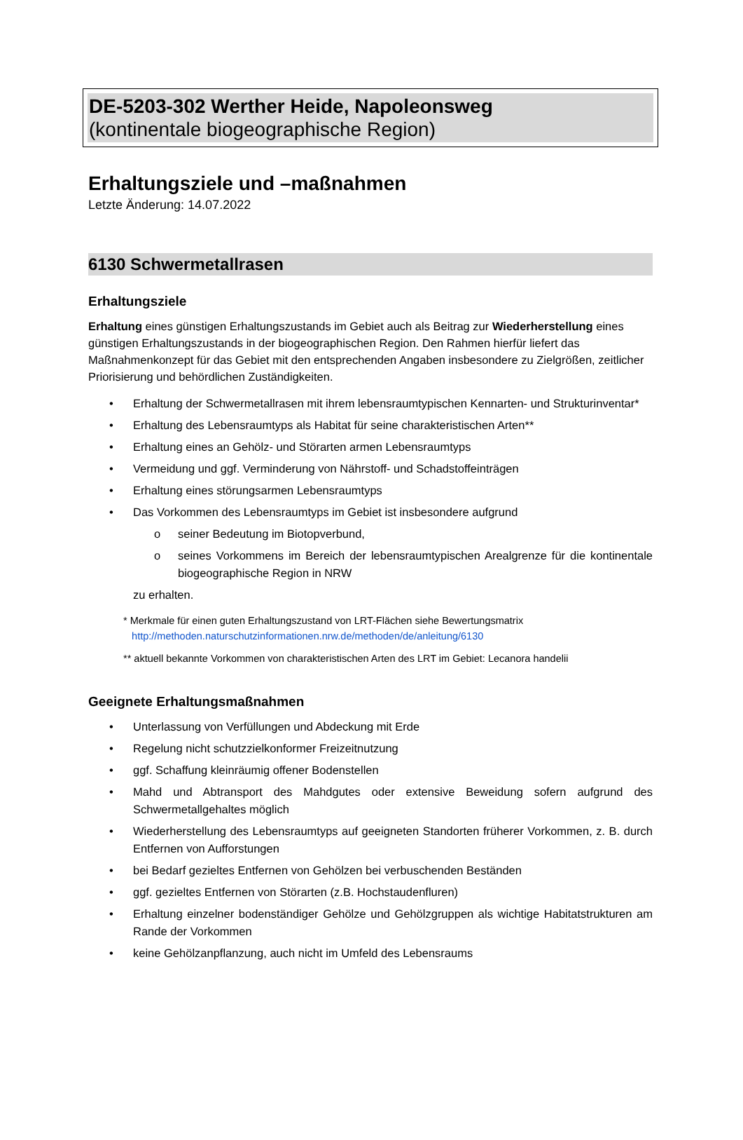DE-5203-302 Werther Heide, Napoleonsweg
(kontinentale biogeographische Region)
Erhaltungsziele und –maßnahmen
Letzte Änderung: 14.07.2022
6130 Schwermetallrasen
Erhaltungsziele
Erhaltung eines günstigen Erhaltungszustands im Gebiet auch als Beitrag zur Wiederherstellung eines günstigen Erhaltungszustands in der biogeographischen Region. Den Rahmen hierfür liefert das Maßnahmenkonzept für das Gebiet mit den entsprechenden Angaben insbesondere zu Zielgrößen, zeitlicher Priorisierung und behördlichen Zuständigkeiten.
• Erhaltung der Schwermetallrasen mit ihrem lebensraumtypischen Kennarten- und Strukturinventar*
• Erhaltung des Lebensraumtyps als Habitat für seine charakteristischen Arten**
• Erhaltung eines an Gehölz- und Störarten armen Lebensraumtyps
• Vermeidung und ggf. Verminderung von Nährstoff- und Schadstoffeinträgen
• Erhaltung eines störungsarmen Lebensraumtyps
• Das Vorkommen des Lebensraumtyps im Gebiet ist insbesondere aufgrund
o seiner Bedeutung im Biotopverbund,
o seines Vorkommens im Bereich der lebensraumtypischen Arealgrenze für die kontinentale biogeographische Region in NRW
zu erhalten.
* Merkmale für einen guten Erhaltungszustand von LRT-Flächen siehe Bewertungsmatrix
http://methoden.naturschutzinformationen.nrw.de/methoden/de/anleitung/6130
** aktuell bekannte Vorkommen von charakteristischen Arten des LRT im Gebiet: Lecanora handelii
Geeignete Erhaltungsmaßnahmen
• Unterlassung von Verfüllungen und Abdeckung mit Erde
• Regelung nicht schutzzielkonformer Freizeitnutzung
• ggf. Schaffung kleinräumig offener Bodenstellen
• Mahd und Abtransport des Mahdgutes oder extensive Beweidung sofern aufgrund des Schwermetallgehaltes möglich
• Wiederherstellung des Lebensraumtyps auf geeigneten Standorten früherer Vorkommen, z. B. durch Entfernen von Aufforstungen
• bei Bedarf gezieltes Entfernen von Gehölzen bei verbuschenden Beständen
• ggf. gezieltes Entfernen von Störarten (z.B. Hochstaudenfluren)
• Erhaltung einzelner bodenständiger Gehölze und Gehölzgruppen als wichtige Habitatstrukturen am Rande der Vorkommen
• keine Gehölzanpflanzung, auch nicht im Umfeld des Lebensraums